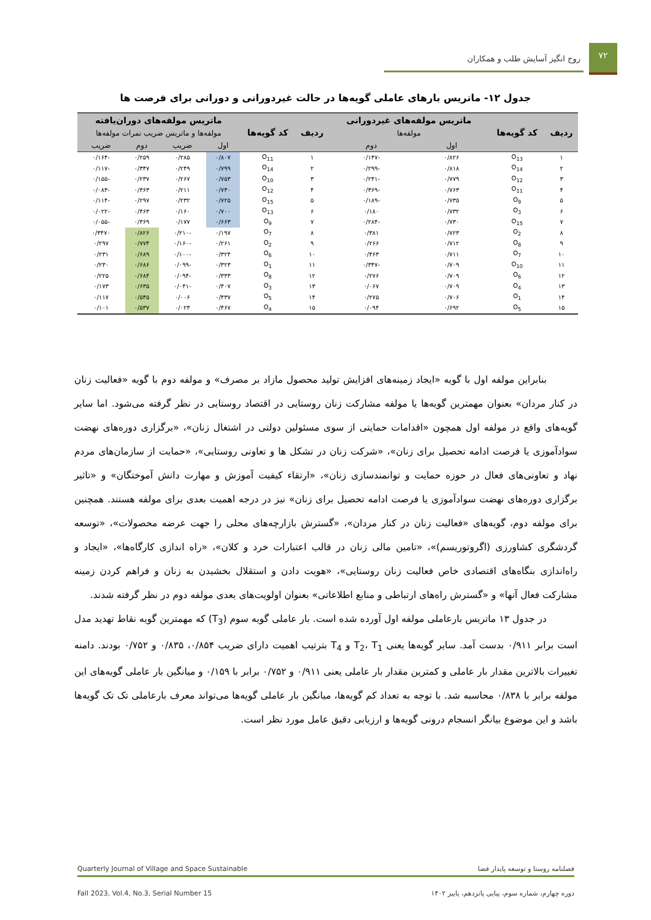۷۲
روح انگیز آسایش طلب و همکاران
جدول ۱۲- ماتریس بارهای عاملی گویه‌ها در حالت غیردورانی و دورانی برای فرصت ها
| ردیف | کد گویه‌ها | ماتریس مولفه‌های غیردورانی | | ردیف | کد گویه‌ها | ماتریس مولفه‌های دوران‌یافته | | | |
| --- | --- | --- | --- | --- | --- | --- | --- | --- | --- |
| | | مولفه‌ها | | | | مولفه‌ها و ماتریس ضریب نمرات مولفه‌ها | | | |
| | | اول | دوم | | | اول | ضریب | دوم | ضریب |
| ۱ | O<sub>13</sub> | ۰/۸۲۶ | -۰/۱۴۷ | ۱ | O<sub>11</sub> | ۰/۸۰۷ | ۰/۲۸۵ | ۰/۲۵۹ | -۰/۱۶۴ |
| ۲ | O<sub>14</sub> | ۰/۸۱۸ | -۰/۲۹۹ | ۲ | O<sub>14</sub> | ۰/۷۹۹ | ۰/۲۴۹ | ۰/۳۴۷ | -۰/۱۱۷ |
| ۳ | O<sub>12</sub> | ۰/۷۷۹ | -۰/۲۴۱ | ۳ | O<sub>10</sub> | ۰/۷۵۳ | ۰/۲۶۷ | ۰/۲۳۷ | -۰/۱۵۵ |
| ۴ | O<sub>11</sub> | ۰/۷۶۳ | -۰/۳۶۹ | ۴ | O<sub>12</sub> | ۰/۷۳۰ | ۰/۲۱۱ | ۰/۳۶۳ | -۰/۰۸۳ |
| ۵ | O<sub>9</sub> | ۰/۷۳۵ | -۰/۱۸۹ | ۵ | O<sub>15</sub> | ۰/۷۲۵ | ۰/۲۳۲ | ۰/۲۹۷ | -۰/۱۱۴ |
| ۶ | O<sub>3</sub> | ۰/۷۳۲ | ۰/۱۸۰ | ۶ | O<sub>13</sub> | ۰/۷۰۰ | ۰/۱۶۰ | ۰/۴۶۳ | -۰/۰۲۲ |
| ۷ | O<sub>15</sub> | ۰/۷۳۰ | -۰/۲۸۴ | ۷ | O<sub>9</sub> | ۰/۶۶۳ | ۰/۱۷۷ | ۰/۳۶۹ | -۰/۰۵۵ |
| ۸ | O<sub>2</sub> | ۰/۷۲۳ | ۰/۳۸۱ | ۸ | O<sub>7</sub> | ۰/۱۹۷ | -۰/۲۱۰ | ۰/۸۲۶ | ۰/۳۴۷۰ |
| ۹ | O<sub>8</sub> | ۰/۷۱۲ | ۰/۲۶۶ | ۹ | O<sub>2</sub> | ۰/۲۶۱ | -۰/۱۶۰ | ۰/۷۷۴ | ۰/۲۹۷ |
| ۱۰ | O<sub>7</sub> | ۰/۷۱۱ | ۰/۴۶۳ | ۱۰ | O<sub>6</sub> | ۰/۳۲۴ | -۰/۱۰۰ | ۰/۶۸۹ | ۰/۲۳۱ |
| ۱۱ | O<sub>10</sub> | ۰/۷۰۹ | -۰/۳۴۷ | ۱۱ | O<sub>1</sub> | ۰/۳۲۳ | -۰/۰۹۹ | ۰/۶۸۶ | ۰/۲۳۰ |
| ۱۲ | O<sub>6</sub> | ۰/۷۰۹ | ۰/۲۷۶ | ۱۲ | O<sub>8</sub> | ۰/۳۳۳ | -۰/۰۹۴ | ۰/۶۸۴ | ۰/۲۲۵ |
| ۱۳ | O<sub>4</sub> | ۰/۷۰۹ | ۰/۰۶۷ | ۱۳ | O<sub>3</sub> | ۰/۴۰۷ | -۰/۰۴۱ | ۰/۶۳۵ | ۰/۱۷۳ |
| ۱۴ | O<sub>1</sub> | ۰/۷۰۶ | ۰/۲۷۵ | ۱۴ | O<sub>5</sub> | ۰/۴۳۷ | ۰/۰۰۶ | ۰/۵۴۵ | ۰/۱۱۷ |
| ۱۵ | O<sub>5</sub> | ۰/۶۹۲ | ۰/۰۹۴ | ۱۵ | O<sub>4</sub> | ۰/۴۶۷ | ۰/۰۲۳ | ۰/۵۳۷ | ۰/۱۰۱ |
بنابراین مولفه اول با گویه «ایجاد زمینه‌های افزایش تولید محصول مازاد بر مصرف» و مولفه دوم با گویه «فعالیت زنان در کنار مردان» بعنوان مهمترین گویه‌ها یا مولفه مشارکت زنان روستایی در اقتصاد روستایی در نظر گرفته می‌شود. اما سایر گویه‌های واقع در مولفه اول همچون «اقدامات حمایتی از سوی مسئولین دولتی در اشتغال زنان»، «برگزاری دوره‌های نهضت سوادآموزی یا فرصت ادامه تحصیل برای زنان»، «شرکت زنان در تشکل ها و تعاونی روستایی»، «حمایت از سازمان‌های مردم نهاد و تعاونی‌های فعال در حوزه حمایت و توانمندسازی زنان»، «ارتقاء کیفیت آموزش و مهارت دانش آموختگان» و «تاثیر برگزاری دوره‌های نهضت سوادآموزی یا فرصت ادامه تحصیل برای زنان» نیز در درجه اهمیت بعدی برای مولفه هستند. همچنین برای مولفه دوم، گویه‌های «فعالیت زنان در کنار مردان»، «گسترش بازارچه‌های محلی را جهت عرضه محصولات»، «توسعه گردشگری کشاورزی (اگروتوریسم)»، «تامین مالی زنان در قالب اعتبارات خرد و کلان»، «راه اندازی کارگاه‌ها»، «ایجاد و راه‌اندازی بنگاه‌های اقتصادی خاص فعالیت زنان روستایی»، «هویت دادن و استقلال بخشیدن به زنان و فراهم کردن زمینه مشارکت فعال آنها» و «گسترش راه‌های ارتباطی و منابع اطلاعاتی» بعنوان اولویت‌های بعدی مولفه دوم در نظر گرفته شدند.
در جدول ۱۳ ماتریس بارعاملی مولفه اول آورده شده است. بار عاملی گویه سوم (T<sub>3</sub>) که مهمترین گویه نقاط تهدید مدل است برابر ۰/۹۱۱ بدست آمد. سایر گویه‌ها یعنی T<sub>2</sub>، T<sub>1</sub> و T<sub>4</sub> بترتیب اهمیت دارای ضریب ۰/۸۵۴، ۰/۸۳۵ و ۰/۷۵۲ بودند. دامنه تغییرات بالاترین مقدار بار عاملی و کمترین مقدار بار عاملی یعنی ۰/۹۱۱ و ۰/۷۵۲ برابر با ۰/۱۵۹ و میانگین بار عاملی گویه‌های این مولفه برابر با ۰/۸۳۸ محاسبه شد. با توجه به تعداد کم گویه‌ها، میانگین بار عاملی گویه‌ها می‌تواند معرف بارعاملی تک تک گویه‌ها باشد و این موضوع بیانگر انسجام درونی گویه‌ها و ارزیابی دقیق عامل مورد نظر است.
فصلنامه روستا و توسعه پایدار فضا Quarterly Journal of Village and Space Sustainable
دوره چهارم، شماره سوم، پیاپی پانزدهم، پاییز ۱۴۰۲ Fall 2023, Vol.4, No.3, Serial Number 15